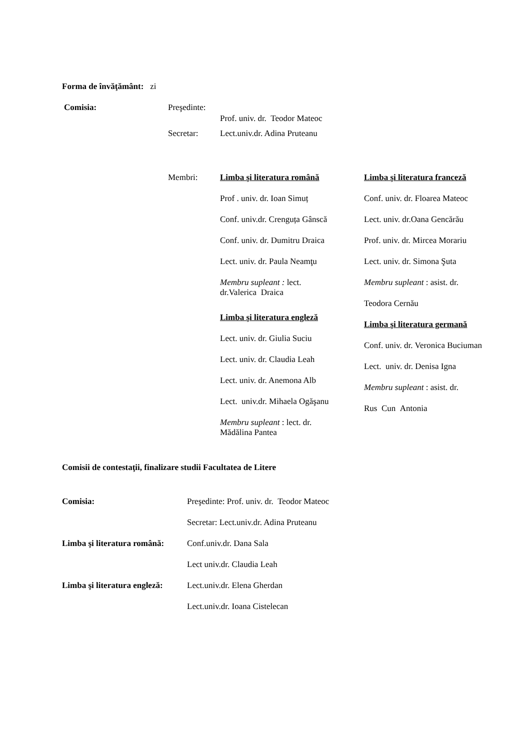Forma de învăţământ: zi
Comisia: Preşedinte:
Prof. univ. dr. Teodor Mateoc
Secretar: Lect.univ.dr. Adina Pruteanu
Membri:
Limba şi literatura română
Prof . univ. dr. Ioan Simuț
Conf. univ.dr. Crenguța Gânscă
Conf. univ. dr. Dumitru Draica
Lect. univ. dr. Paula Neamţu
Membru supleant : lect.
dr.Valerica Draica
Limba şi literatura engleză
Lect. univ. dr. Giulia Suciu
Lect. univ. dr. Claudia Leah
Lect. univ. dr. Anemona Alb
Lect. univ.dr. Mihaela Ogăşanu
Membru supleant : lect. dr.
Mădălina Pantea
Limba şi literatura franceză
Conf. univ. dr. Floarea Mateoc
Lect. univ. dr.Oana Gencărău
Prof. univ. dr. Mircea Morariu
Lect. univ. dr. Simona Şuta
Membru supleant : asist. dr.
Teodora Cernău
Limba şi literatura germană
Conf. univ. dr. Veronica Buciuman
Lect. univ. dr. Denisa Igna
Membru supleant : asist. dr.
Rus Cun Antonia
Comisii de contestaţii, finalizare studii Facultatea de Litere
Comisia:
Preşedinte: Prof. univ. dr. Teodor Mateoc
Secretar: Lect.univ.dr. Adina Pruteanu
Limba şi literatura română:
Conf.univ.dr. Dana Sala
Lect univ.dr. Claudia Leah
Limba şi literatura engleză:
Lect.univ.dr. Elena Gherdan
Lect.univ.dr. Ioana Cistelecan